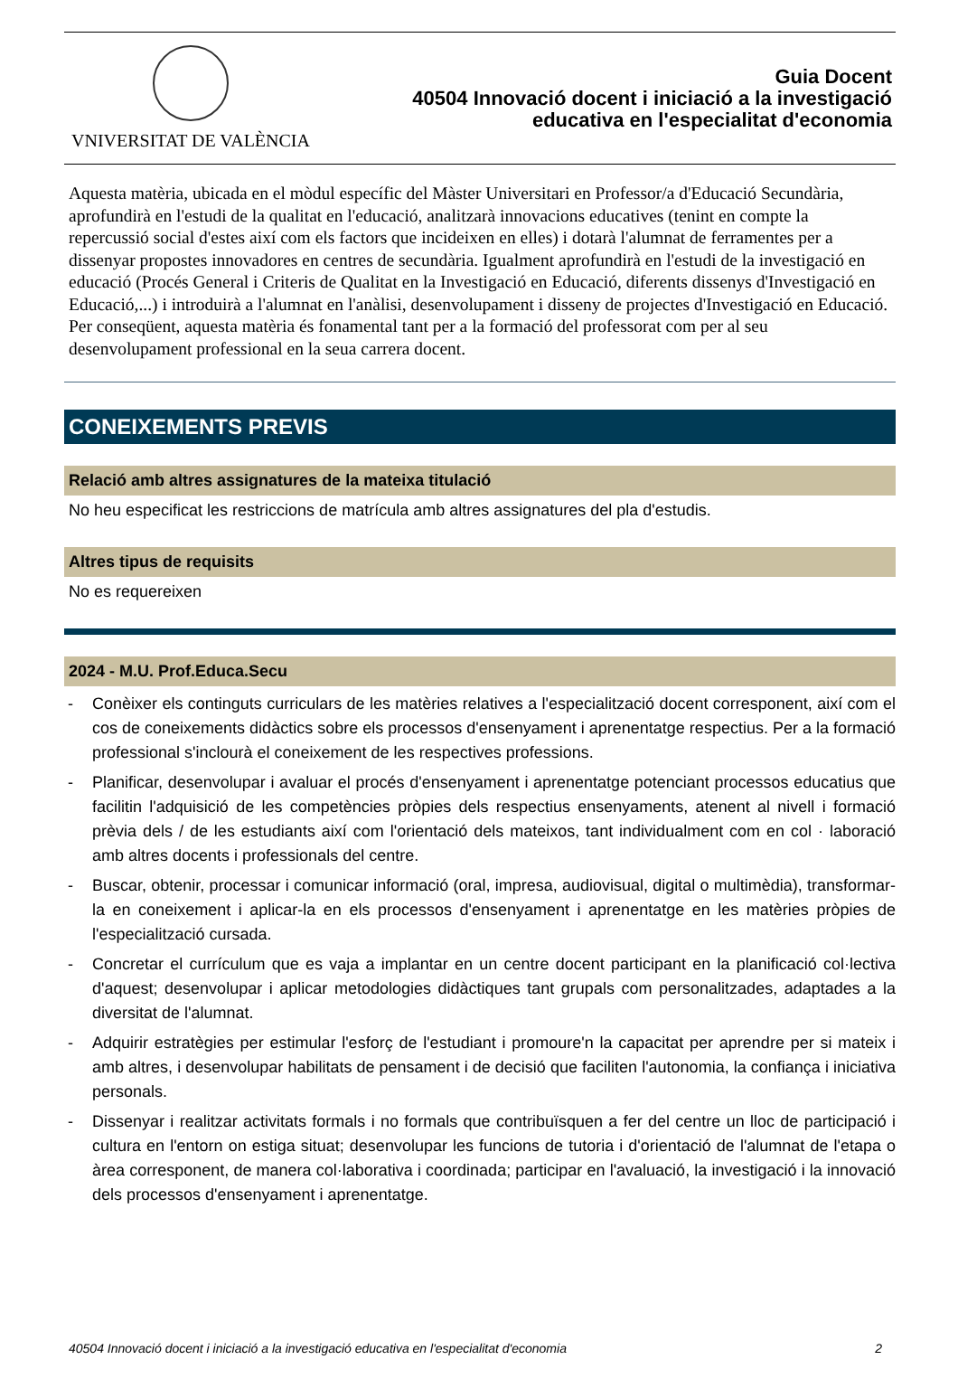VNIVERSITAT DE VALÈNCIA
Guia Docent
40504 Innovació docent i iniciació a la investigació
educativa en l'especialitat d'economia
Aquesta matèria, ubicada en el mòdul específic del Màster Universitari en Professor/a d'Educació Secundària, aprofundirà en l'estudi de la qualitat en l'educació, analitzarà innovacions educatives (tenint en compte la repercussió social d'estes així com els factors que incideixen en elles) i dotarà l'alumnat de ferramentes per a dissenyar propostes innovadores en centres de secundària. Igualment aprofundirà en l'estudi de la investigació en educació (Procés General i Criteris de Qualitat en la Investigació en Educació, diferents dissenys d'Investigació en Educació,...) i introduirà a l'alumnat en l'anàlisi, desenvolupament i disseny de projectes d'Investigació en Educació.
Per conseqüent, aquesta matèria és fonamental tant per a la formació del professorat com per al seu desenvolupament professional en la seua carrera docent.
CONEIXEMENTS PREVIS
Relació amb altres assignatures de la mateixa titulació
No heu especificat les restriccions de matrícula amb altres assignatures del pla d'estudis.
Altres tipus de requisits
No es requereixen
2024 - M.U. Prof.Educa.Secu
- Conèixer els continguts curriculars de les matèries relatives a l'especialització docent corresponent, així com el cos de coneixements didàctics sobre els processos d'ensenyament i aprenentatge respectius. Per a la formació professional s'inclourà el coneixement de les respectives professions.
- Planificar, desenvolupar i avaluar el procés d'ensenyament i aprenentatge potenciant processos educatius que facilitin l'adquisició de les competències pròpies dels respectius ensenyaments, atenent al nivell i formació prèvia dels / de les estudiants així com l'orientació dels mateixos, tant individualment com en col · laboració amb altres docents i professionals del centre.
- Buscar, obtenir, processar i comunicar informació (oral, impresa, audiovisual, digital o multimèdia), transformar-la en coneixement i aplicar-la en els processos d'ensenyament i aprenentatge en les matèries pròpies de l'especialització cursada.
- Concretar el currículum que es vaja a implantar en un centre docent participant en la planificació col·lectiva d'aquest; desenvolupar i aplicar metodologies didàctiques tant grupals com personalitzades, adaptades a la diversitat de l'alumnat.
- Adquirir estratègies per estimular l'esforç de l'estudiant i promoure'n la capacitat per aprendre per si mateix i amb altres, i desenvolupar habilitats de pensament i de decisió que faciliten l'autonomia, la confiança i iniciativa personals.
- Dissenyar i realitzar activitats formals i no formals que contribuïsquen a fer del centre un lloc de participació i cultura en l'entorn on estiga situat; desenvolupar les funcions de tutoria i d'orientació de l'alumnat de l'etapa o àrea corresponent, de manera col·laborativa i coordinada; participar en l'avaluació, la investigació i la innovació dels processos d'ensenyament i aprenentatge.
40504 Innovació docent i iniciació a la investigació educativa en l'especialitat d'economia 2